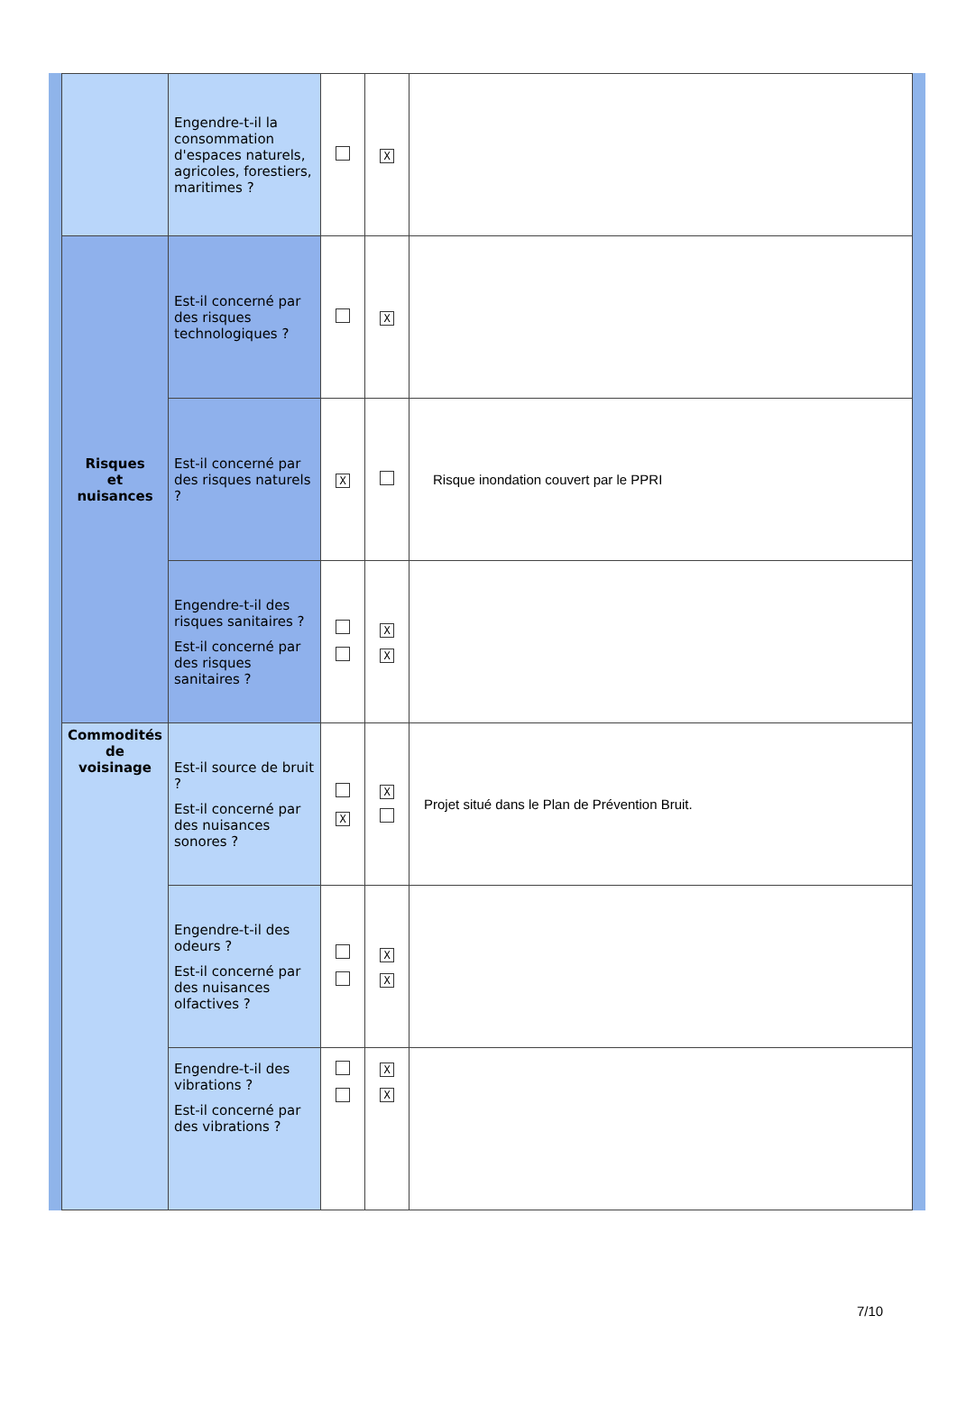| | Engendre-t-il la consommation d'espaces naturels, agricoles, forestiers, maritimes ? | | X | |
| Risques et nuisances | Est-il concerné par des risques technologiques ? | | X | |
| | Est-il concerné par des risques naturels ? | X | | Risque inondation couvert par le PPRI |
| | Engendre-t-il des risques sanitaires ? Est-il concerné par des risques sanitaires ? | | X X | |
| Commodités de voisinage | Est-il source de bruit ? Est-il concerné par des nuisances sonores ? | X | X | Projet situé dans le Plan de Prévention Bruit. |
| | Engendre-t-il des odeurs ? Est-il concerné par des nuisances olfactives ? | | X X | |
| | Engendre-t-il des vibrations ? Est-il concerné par des vibrations ? | | X X | |
7/10